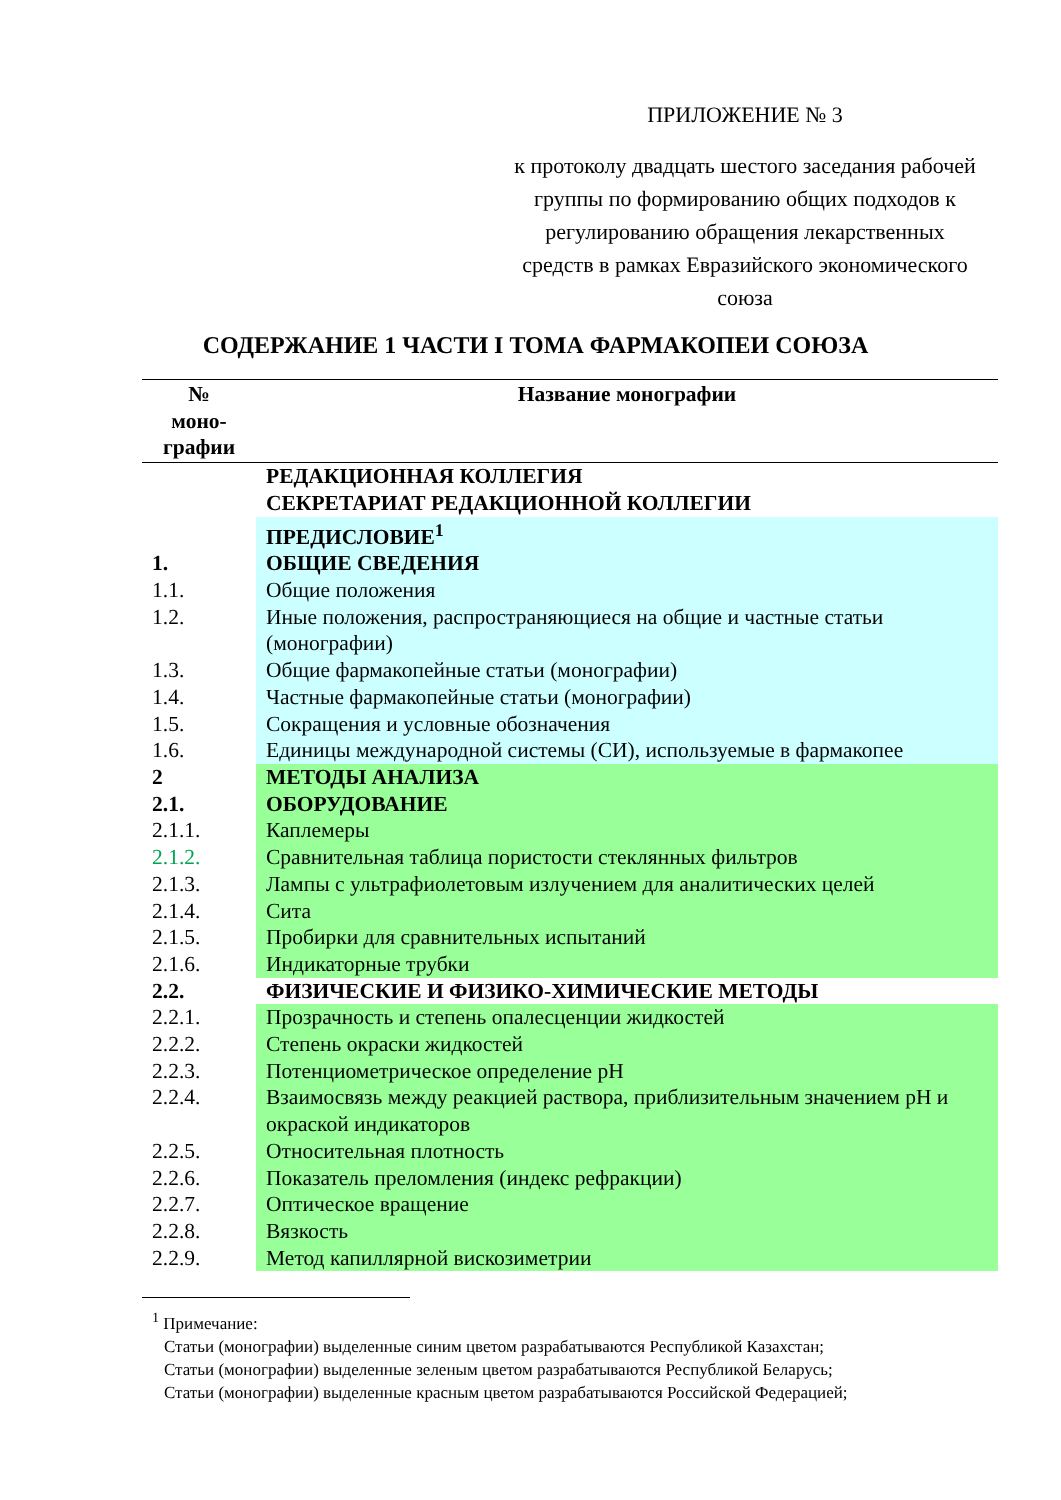ПРИЛОЖЕНИЕ № 3
к протоколу двадцать шестого заседания рабочей группы по формированию общих подходов к регулированию обращения лекарственных средств в рамках Евразийского экономического союза
СОДЕРЖАНИЕ 1 ЧАСТИ I ТОМА ФАРМАКОПЕИ СОЮЗА
| № моно- графии | Название монографии |
| --- | --- |
| | РЕДАКЦИОННАЯ КОЛЛЕГИЯ |
| | СЕКРЕТАРИАТ РЕДАКЦИОННОЙ КОЛЛЕГИИ |
| | ПРЕДИСЛОВИЕ<sup>1</sup> |
| 1. | ОБЩИЕ СВЕДЕНИЯ |
| 1.1. | Общие положения |
| 1.2. | Иные положения, распространяющиеся на общие и частные статьи (монографии) |
| 1.3. | Общие фармакопейные статьи (монографии) |
| 1.4. | Частные фармакопейные статьи (монографии) |
| 1.5. | Сокращения и условные обозначения |
| 1.6. | Единицы международной системы (СИ), используемые в фармакопее |
| 2 | МЕТОДЫ АНАЛИЗА |
| 2.1. | ОБОРУДОВАНИЕ |
| 2.1.1. | Каплемеры |
| 2.1.2. | Сравнительная таблица пористости стеклянных фильтров |
| 2.1.3. | Лампы с ультрафиолетовым излучением для аналитических целей |
| 2.1.4. | Сита |
| 2.1.5. | Пробирки для сравнительных испытаний |
| 2.1.6. | Индикаторные трубки |
| 2.2. | ФИЗИЧЕСКИЕ И ФИЗИКО-ХИМИЧЕСКИЕ МЕТОДЫ |
| 2.2.1. | Прозрачность и степень опалесценции жидкостей |
| 2.2.2. | Степень окраски жидкостей |
| 2.2.3. | Потенциометрическое определение pH |
| 2.2.4. | Взаимосвязь между реакцией раствора, приблизительным значением pH и окраской индикаторов |
| 2.2.5. | Относительная плотность |
| 2.2.6. | Показатель преломления (индекс рефракции) |
| 2.2.7. | Оптическое вращение |
| 2.2.8. | Вязкость |
| 2.2.9. | Метод капиллярной вискозиметрии |
<sup>1</sup> Примечание:
Статьи (монографии) выделенные синим цветом разрабатываются Республикой Казахстан;
Статьи (монографии) выделенные зеленым цветом разрабатываются Республикой Беларусь;
Статьи (монографии) выделенные красным цветом разрабатываются Российской Федерацией;